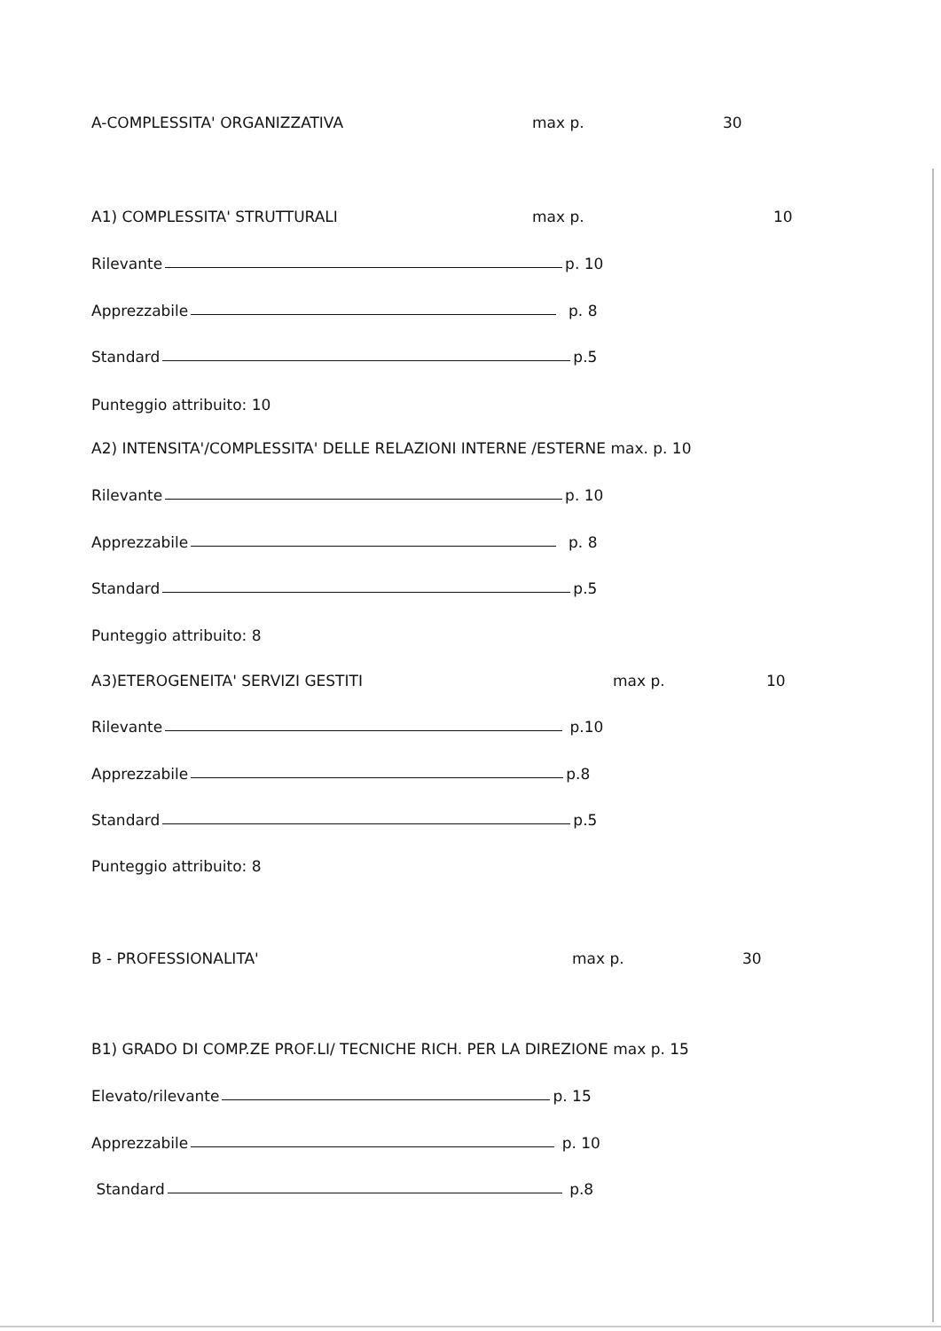A-COMPLESSITA' ORGANIZZATIVA max p. 30
A1) COMPLESSITA' STRUTTURALI max p. 10
Rilevante p. 10
Apprezzabile p. 8
Standard p.5
Punteggio attribuito: 10
A2) INTENSITA'/COMPLESSITA' DELLE RELAZIONI INTERNE /ESTERNE max. p. 10
Rilevante p. 10
Apprezzabile p. 8
Standard p.5
Punteggio attribuito: 8
A3)ETEROGENEITA' SERVIZI GESTITI max p. 10
Rilevante p.10
Apprezzabile p.8
Standard p.5
Punteggio attribuito: 8
B - PROFESSIONALITA' max p. 30
B1) GRADO DI COMP.ZE PROF.LI/ TECNICHE RICH. PER LA DIREZIONE max p. 15
Elevato/rilevante p. 15
Apprezzabile p. 10
Standard p.8